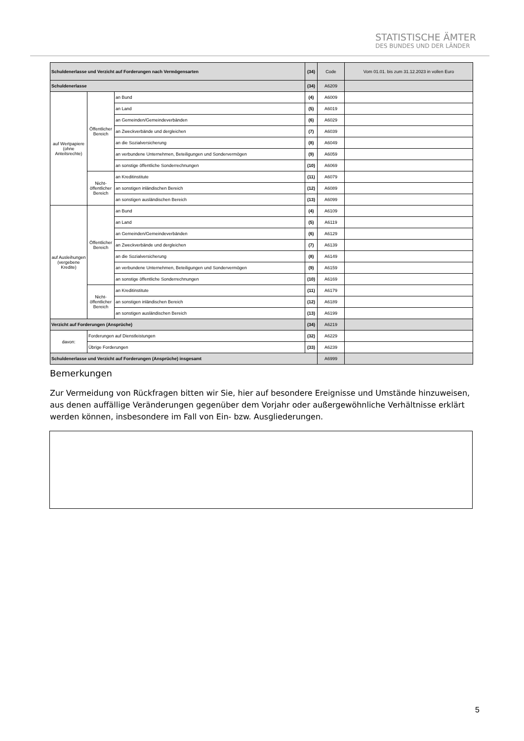STATISTISCHE ÄMTER
DES BUNDES UND DER LÄNDER
| Schuldenerlasse und Verzicht auf Forderungen nach Vermögensarten | | | (34) | Code | Vom 01.01. bis zum 31.12.2023 in vollen Euro |
| Schuldenerlasse | | | (34) | A6209 | |
| auf Wertpapiere (ohne Anteilsrechte) | Öffentlicher Bereich | an Bund | (4) | A6009 | |
| | | an Land | (5) | A6019 | |
| | | an Gemeinden/Gemeindeverbänden | (6) | A6029 | |
| | | an Zweckverbände und dergleichen | (7) | A6039 | |
| | | an die Sozialversicherung | (8) | A6049 | |
| | | an verbundene Unternehmen, Beteiligungen und Sondervermögen | (9) | A6059 | |
| | | an sonstige öffentliche Sonderrechnungen | (10) | A6069 | |
| | Nicht-öffentlicher Bereich | an Kreditinstitute | (11) | A6079 | |
| | | an sonstigen inländischen Bereich | (12) | A6089 | |
| | | an sonstigen ausländischen Bereich | (13) | A6099 | |
| auf Ausleihungen (vergebene Kredite) | Öffentlicher Bereich | an Bund | (4) | A6109 | |
| | | an Land | (5) | A6119 | |
| | | an Gemeinden/Gemeindeverbänden | (6) | A6129 | |
| | | an Zweckverbände und dergleichen | (7) | A6139 | |
| | | an die Sozialversicherung | (8) | A6149 | |
| | | an verbundene Unternehmen, Beteiligungen und Sondervermögen | (9) | A6159 | |
| | | an sonstige öffentliche Sonderrechnungen | (10) | A6169 | |
| | Nicht-öffentlicher Bereich | an Kreditinstitute | (11) | A6179 | |
| | | an sonstigen inländischen Bereich | (12) | A6189 | |
| | | an sonstigen ausländischen Bereich | (13) | A6199 | |
| Verzicht auf Forderungen (Ansprüche) | | | (34) | A6219 | |
| davon: | Forderungen auf Dienstleistungen | | (32) | A6229 | |
| | Übrige Forderungen | | (33) | A6239 | |
| Schuldenerlasse und Verzicht auf Forderungen (Ansprüche) insgesamt | | | | A6999 | |
Bemerkungen
Zur Vermeidung von Rückfragen bitten wir Sie, hier auf besondere Ereignisse und Umstände hinzuweisen, aus denen auffällige Veränderungen gegenüber dem Vorjahr oder außergewöhnliche Verhältnisse erklärt werden können, insbesondere im Fall von Ein- bzw. Ausgliederungen.
5